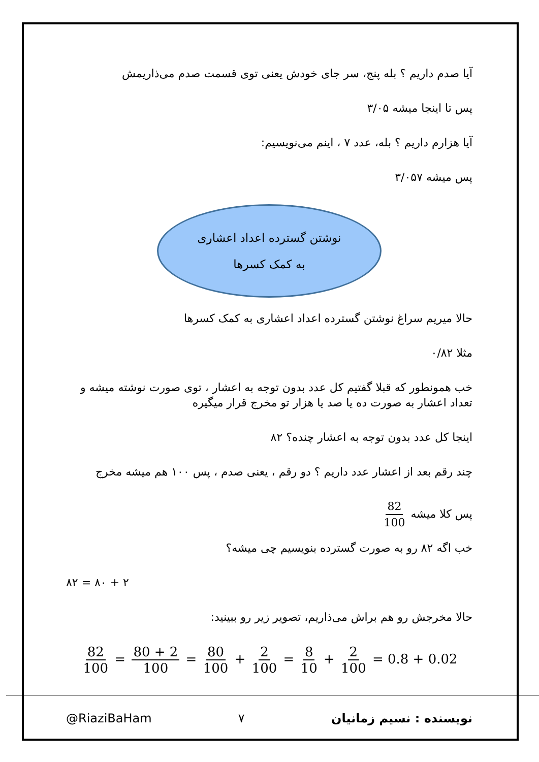آیا صدم داریم ؟ بله پنج، سر جای خودش یعنی توی قسمت صدم می‌ذاریمش
پس تا اینجا میشه ۳/۰۵
آیا هزارم داریم ؟ بله، عدد ۷ ، اینم می‌نویسیم:
پس میشه ۳/۰۵۷
نوشتن گسترده اعداد اعشاری
به کمک کسرها
حالا میریم سراغ نوشتن گسترده اعداد اعشاری به کمک کسرها
مثلا ۰/۸۲
خب همونطور که قبلا گفتیم کل عدد بدون توجه به اعشار ، توی صورت نوشته میشه و تعداد اعشار به صورت ده یا صد یا هزار تو مخرج قرار میگیره
اینجا کل عدد بدون توجه به اعشار چنده؟ ۸۲
چند رقم بعد از اعشار عدد داریم ؟ دو رقم ، یعنی صدم ، پس ۱۰۰ هم میشه مخرج
پس کلا میشه 82 100
خب اگه ۸۲ رو به صورت گسترده بنویسیم چی میشه؟
۸۲ = ۸۰ + ۲
حالا مخرجش رو هم براش می‌ذاریم، تصویر زیر رو ببینید:
82 100 = 80 + 2 100 = 80 100 + 2 100 = 8 10 + 2 100 = 0.8 + 0.02
@RiaziBaHam ۷ نویسنده : نسیم زمانیان